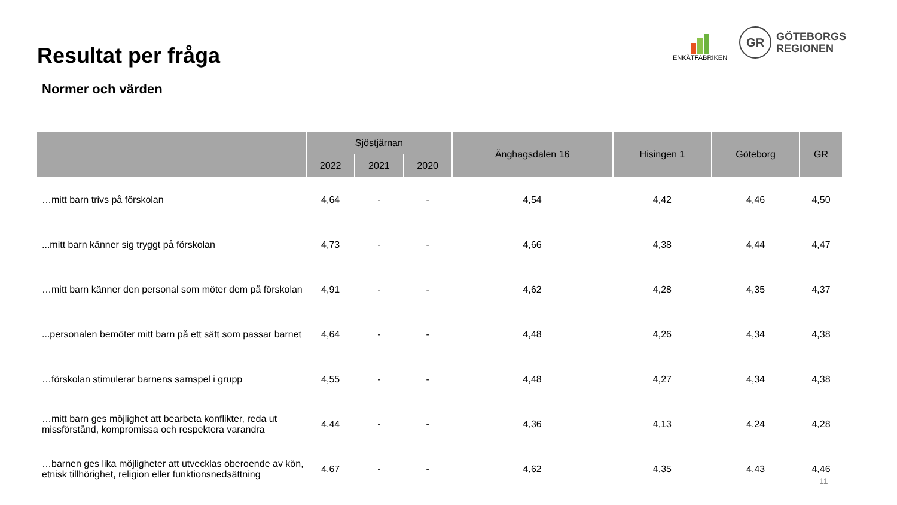Resultat per fråga
Normer och värden
ENKÄTFABRIKEN
GR
GÖTEBORGS
REGIONEN
| | Sjöstjärnan | | | Änghagsdalen 16 | Hisingen 1 | Göteborg | GR |
| --- | --- | --- | --- | --- | --- | --- | --- |
| | 2022 | 2021 | 2020 | | | | |
| …mitt barn trivs på förskolan | 4,64 | - | - | 4,54 | 4,42 | 4,46 | 4,50 |
| ...mitt barn känner sig tryggt på förskolan | 4,73 | - | - | 4,66 | 4,38 | 4,44 | 4,47 |
| …mitt barn känner den personal som möter dem på förskolan | 4,91 | - | - | 4,62 | 4,28 | 4,35 | 4,37 |
| ...personalen bemöter mitt barn på ett sätt som passar barnet | 4,64 | - | - | 4,48 | 4,26 | 4,34 | 4,38 |
| …förskolan stimulerar barnens samspel i grupp | 4,55 | - | - | 4,48 | 4,27 | 4,34 | 4,38 |
| …mitt barn ges möjlighet att bearbeta konflikter, reda ut missförstånd, kompromissa och respektera varandra | 4,44 | - | - | 4,36 | 4,13 | 4,24 | 4,28 |
| …barnen ges lika möjligheter att utvecklas oberoende av kön, etnisk tillhörighet, religion eller funktionsnedsättning | 4,67 | - | - | 4,62 | 4,35 | 4,43 | 4,46 |
11